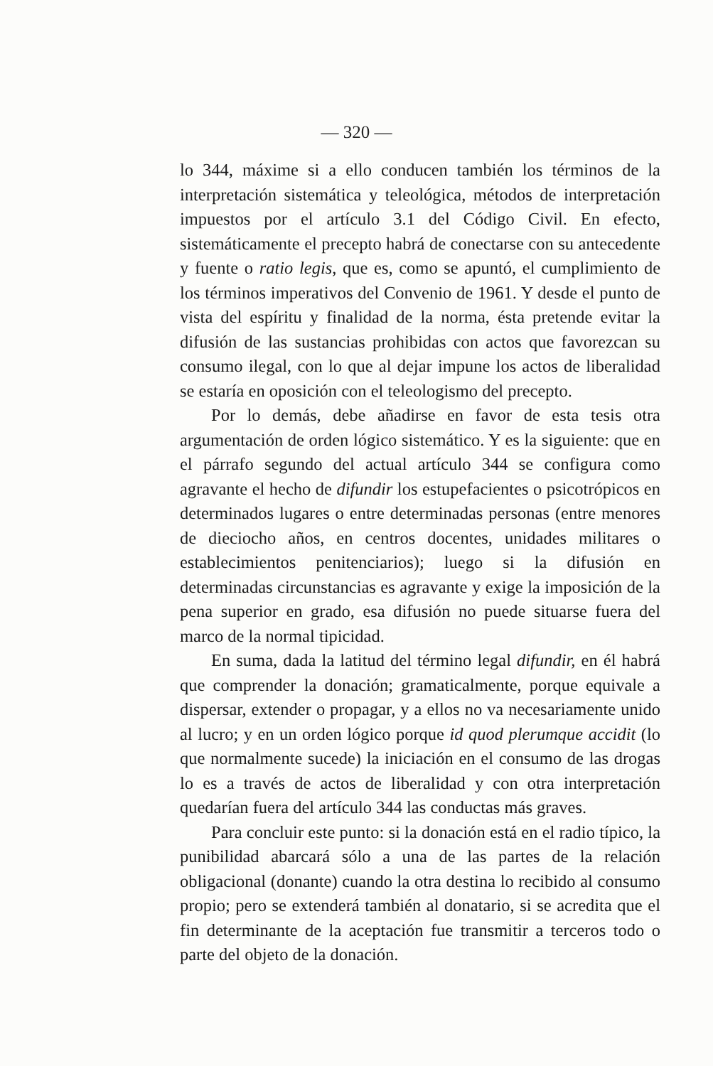— 320 —
lo 344, máxime si a ello conducen también los términos de la interpretación sistemática y teleológica, métodos de interpretación impuestos por el artículo 3.1 del Código Civil. En efecto, sistemáticamente el precepto habrá de conectarse con su antecedente y fuente o ratio legis, que es, como se apuntó, el cumplimiento de los términos imperativos del Convenio de 1961. Y desde el punto de vista del espíritu y finalidad de la norma, ésta pretende evitar la difusión de las sustancias prohibidas con actos que favorezcan su consumo ilegal, con lo que al dejar impune los actos de liberalidad se estaría en oposición con el teleologismo del precepto.
Por lo demás, debe añadirse en favor de esta tesis otra argumentación de orden lógico sistemático. Y es la siguiente: que en el párrafo segundo del actual artículo 344 se configura como agravante el hecho de difundir los estupefacientes o psicotrópicos en determinados lugares o entre determinadas personas (entre menores de dieciocho años, en centros docentes, unidades militares o establecimientos penitenciarios); luego si la difusión en determinadas circunstancias es agravante y exige la imposición de la pena superior en grado, esa difusión no puede situarse fuera del marco de la normal tipicidad.
En suma, dada la latitud del término legal difundir, en él habrá que comprender la donación; gramaticalmente, porque equivale a dispersar, extender o propagar, y a ellos no va necesariamente unido al lucro; y en un orden lógico porque id quod plerumque accidit (lo que normalmente sucede) la iniciación en el consumo de las drogas lo es a través de actos de liberalidad y con otra interpretación quedarían fuera del artículo 344 las conductas más graves.
Para concluir este punto: si la donación está en el radio típico, la punibilidad abarcará sólo a una de las partes de la relación obligacional (donante) cuando la otra destina lo recibido al consumo propio; pero se extenderá también al donatario, si se acredita que el fin determinante de la aceptación fue transmitir a terceros todo o parte del objeto de la donación.